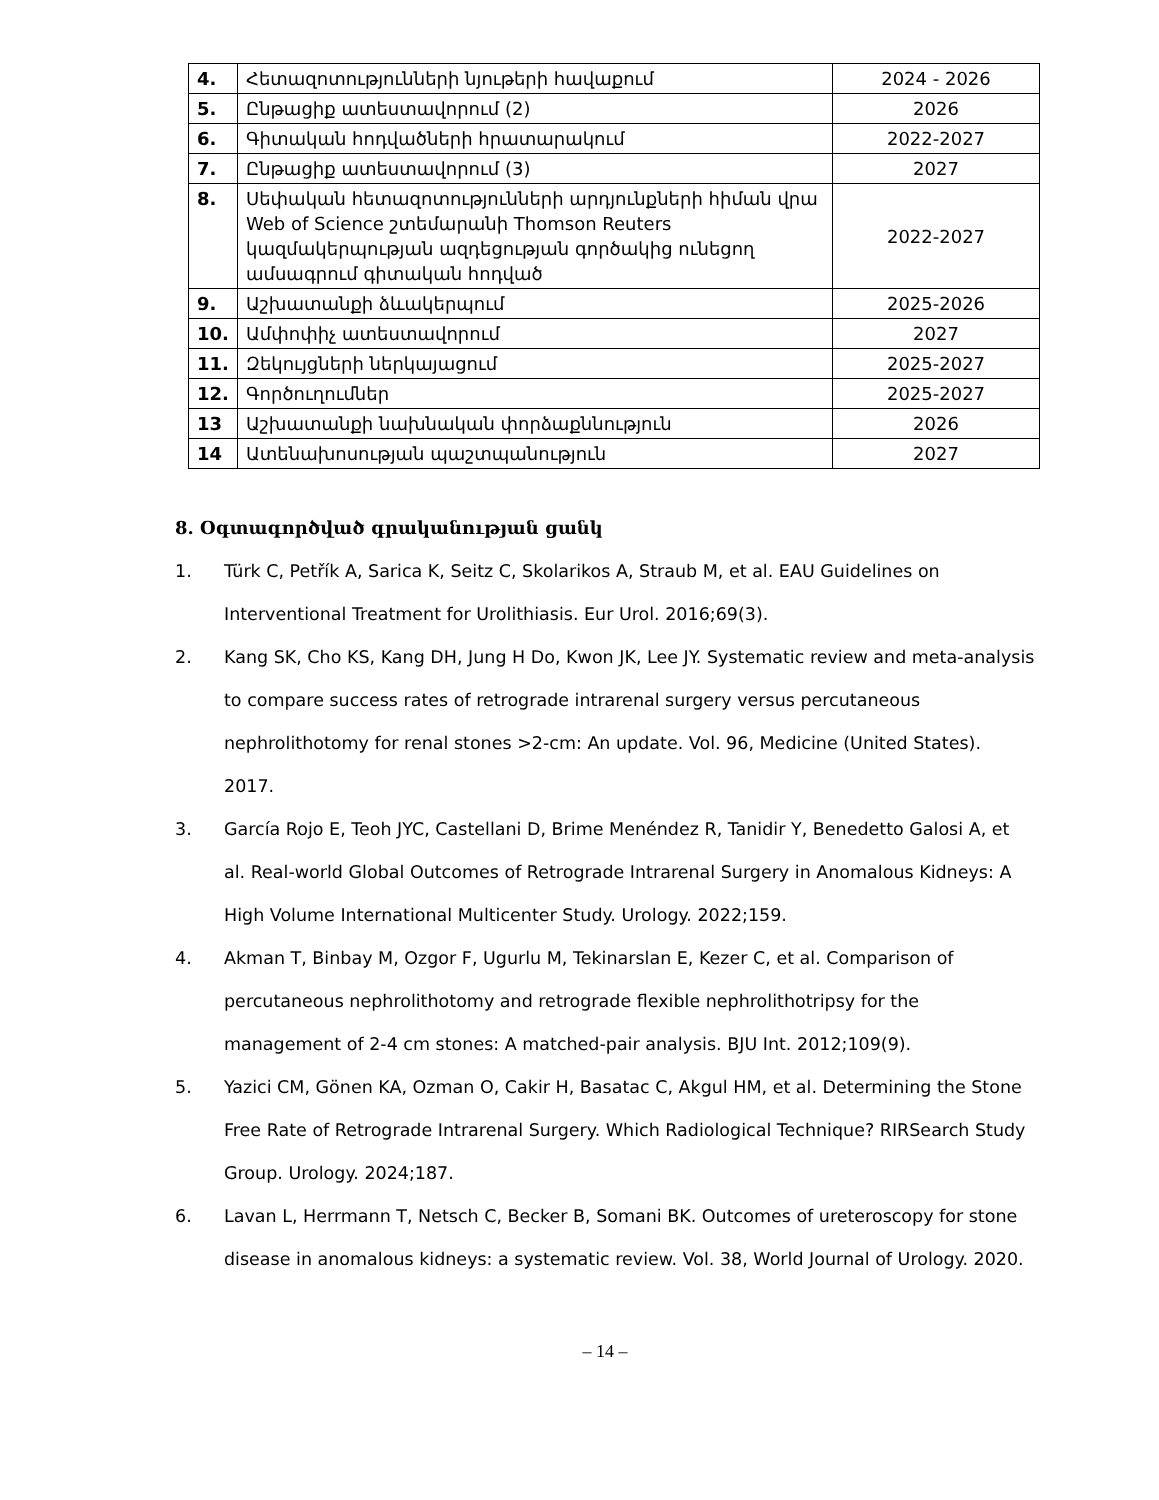| 4. | Հետազոտությունների նյութերի հավաքում | 2024 - 2026 |
| 5. | Ընթացիք ատեստավորում (2) | 2026 |
| 6. | Գիտական հոդվածների հրատարակում | 2022-2027 |
| 7. | Ընթացիք ատեստավորում (3) | 2027 |
| 8. | Սեփական հետազոտությունների արդյունքների հիման վրա Web of Science շտեմարանի Thomson Reuters կազմակերպության ազդեցության գործակից ունեցող ամսագրում գիտական հոդված | 2022-2027 |
| 9. | Աշխատանքի ձևակերպում | 2025-2026 |
| 10. | Ամփոփիչ ատեստավորում | 2027 |
| 11. | Զեկույցների ներկայացում | 2025-2027 |
| 12. | Գործուղումներ | 2025-2027 |
| 13 | Աշխատանքի նախնական փորձաքննություն | 2026 |
| 14 | Ատենախոսության պաշտպանություն | 2027 |
8. Օգտագործված գրականության ցանկ
1. Türk C, Petřík A, Sarica K, Seitz C, Skolarikos A, Straub M, et al. EAU Guidelines on Interventional Treatment for Urolithiasis. Eur Urol. 2016;69(3).
2. Kang SK, Cho KS, Kang DH, Jung H Do, Kwon JK, Lee JY. Systematic review and meta-analysis to compare success rates of retrograde intrarenal surgery versus percutaneous nephrolithotomy for renal stones >2-cm: An update. Vol. 96, Medicine (United States). 2017.
3. García Rojo E, Teoh JYC, Castellani D, Brime Menéndez R, Tanidir Y, Benedetto Galosi A, et al. Real-world Global Outcomes of Retrograde Intrarenal Surgery in Anomalous Kidneys: A High Volume International Multicenter Study. Urology. 2022;159.
4. Akman T, Binbay M, Ozgor F, Ugurlu M, Tekinarslan E, Kezer C, et al. Comparison of percutaneous nephrolithotomy and retrograde flexible nephrolithotripsy for the management of 2-4 cm stones: A matched-pair analysis. BJU Int. 2012;109(9).
5. Yazici CM, Gönen KA, Ozman O, Cakir H, Basatac C, Akgul HM, et al. Determining the Stone Free Rate of Retrograde Intrarenal Surgery. Which Radiological Technique? RIRSearch Study Group. Urology. 2024;187.
6. Lavan L, Herrmann T, Netsch C, Becker B, Somani BK. Outcomes of ureteroscopy for stone disease in anomalous kidneys: a systematic review. Vol. 38, World Journal of Urology. 2020.
– 14 –